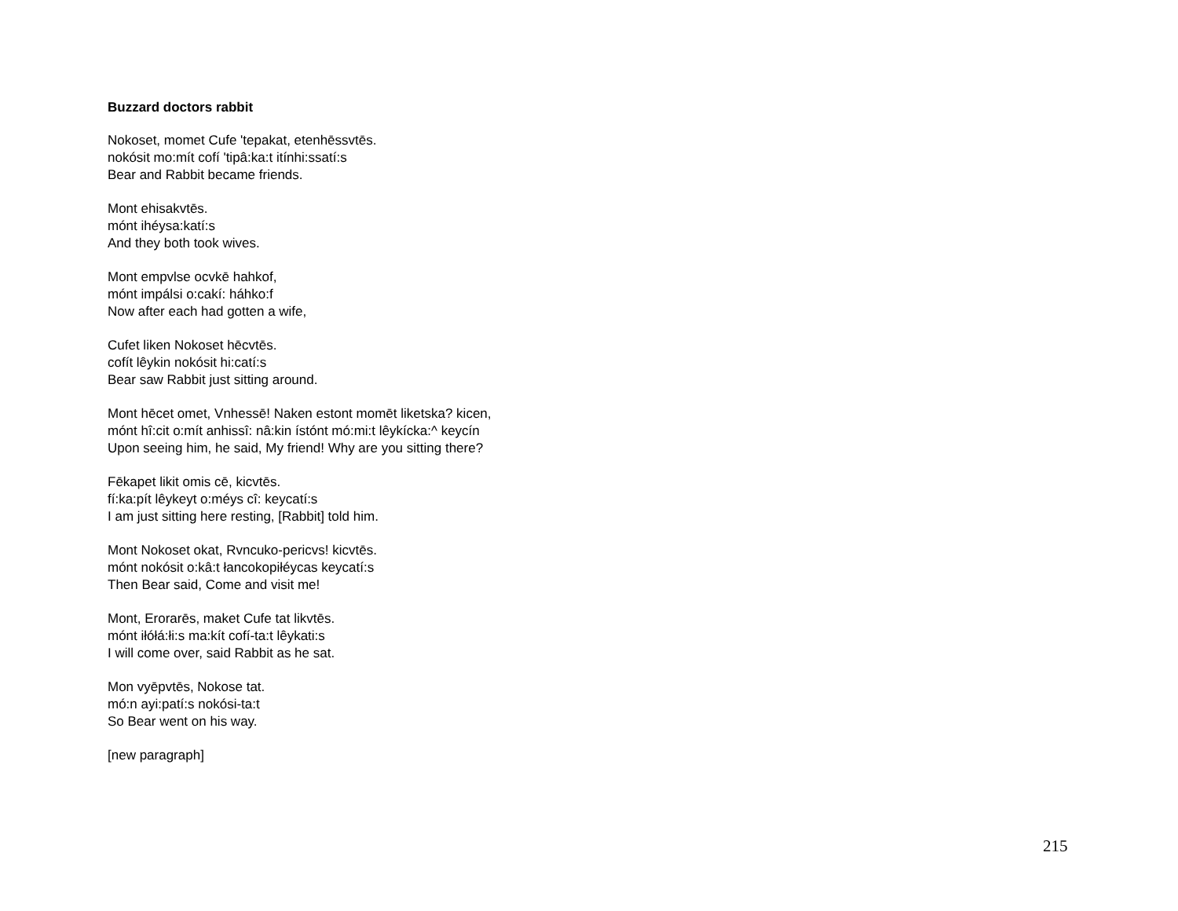Buzzard doctors rabbit
Nokoset, momet Cufe 'tepakat, etenhēssvtēs.
nokósit mo:mít cofí 'tipâ:ka:t itínhi:ssatí:s
Bear and Rabbit became friends.
Mont ehisakvtēs.
mónt ihéysa:katí:s
And they both took wives.
Mont empvlse ocvkē hahkof,
mónt impálsi o:cakí: háhko:f
Now after each had gotten a wife,
Cufet liken Nokoset hēcvtēs.
cofít lêykin nokósit hi:catí:s
Bear saw Rabbit just sitting around.
Mont hēcet omet, Vnhessē! Naken estont momēt liketska? kicen,
mónt hî:cit o:mít anhissî: nâ:kin ístónt mó:mi:t lêykícka:^ keycín
Upon seeing him, he said, My friend! Why are you sitting there?
Fēkapet likit omis cē, kicvtēs.
fí:ka:pít lêykeyt o:méys cî: keycatí:s
I am just sitting here resting, [Rabbit] told him.
Mont Nokoset okat, Rvncuko-pericvs! kicvtēs.
mónt nokósit o:kâ:t łancokopiłéycas keycatí:s
Then Bear said, Come and visit me!
Mont, Erorarēs, maket Cufe tat likvtēs.
mónt iłółá:łi:s ma:kít cofí-ta:t lêykati:s
I will come over, said Rabbit as he sat.
Mon vyēpvtēs, Nokose tat.
mó:n ayi:patí:s nokósi-ta:t
So Bear went on his way.
[new paragraph]
215